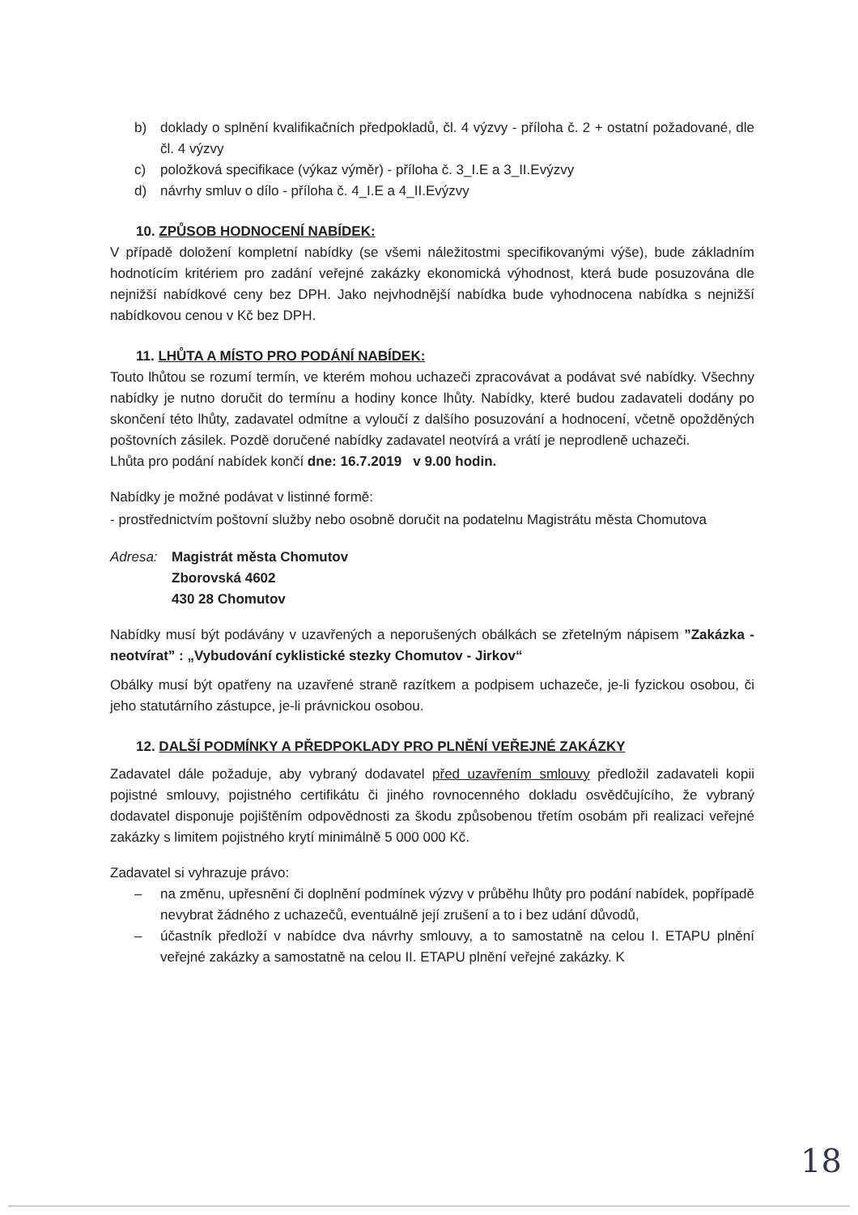b) doklady o splnění kvalifikačních předpokladů, čl. 4 výzvy - příloha č. 2 + ostatní požadované, dle čl. 4 výzvy
c) položková specifikace (výkaz výměr) - příloha č. 3_I.E a 3_II.Evýzvy
d) návrhy smluv o dílo - příloha č. 4_I.E a 4_II.Evýzvy
10. ZPŮSOB HODNOCENÍ NABÍDEK:
V případě doložení kompletní nabídky (se všemi náležitostmi specifikovanými výše), bude základním hodnotícím kritériem pro zadání veřejné zakázky ekonomická výhodnost, která bude posuzována dle nejnižší nabídkové ceny bez DPH. Jako nejvhodnější nabídka bude vyhodnocena nabídka s nejnižší nabídkovou cenou v Kč bez DPH.
11. LHŮTA A MÍSTO PRO PODÁNÍ NABÍDEK:
Touto lhůtou se rozumí termín, ve kterém mohou uchazeči zpracovávat a podávat své nabídky. Všechny nabídky je nutno doručit do termínu a hodiny konce lhůty. Nabídky, které budou zadavateli dodány po skončení této lhůty, zadavatel odmítne a vyloučí z dalšího posuzování a hodnocení, včetně opožděných poštovních zásilek. Pozdě doručené nabídky zadavatel neotvírá a vrátí je neprodleně uchazeči.
Lhůta pro podání nabídek končí dne: 16.7.2019 v 9.00 hodin.
Nabídky je možné podávat v listinné formě:
- prostřednictvím poštovní služby nebo osobně doručit na podatelnu Magistrátu města Chomutova
Adresa: Magistrát města Chomutov
Zborovská 4602
430 28 Chomutov
Nabídky musí být podávány v uzavřených a neporušených obálkách se zřetelným nápisem ”Zakázka - neotvírat” : „Vybudování cyklistické stezky Chomutov - Jirkov“
Obálky musí být opatřeny na uzavřené straně razítkem a podpisem uchazeče, je-li fyzickou osobou, či jeho statutárního zástupce, je-li právnickou osobou.
12. DALŠÍ PODMÍNKY A PŘEDPOKLADY PRO PLNĚNÍ VEŘEJNÉ ZAKÁZKY
Zadavatel dále požaduje, aby vybraný dodavatel před uzavřením smlouvy předložil zadavateli kopii pojistné smlouvy, pojistného certifikátu či jiného rovnocenného dokladu osvědčujícího, že vybraný dodavatel disponuje pojištěním odpovědnosti za škodu způsobenou třetím osobám při realizaci veřejné zakázky s limitem pojistného krytí minimálně 5 000 000 Kč.
Zadavatel si vyhrazuje právo:
– na změnu, upřesnění či doplnění podmínek výzvy v průběhu lhůty pro podání nabídek, popřípadě nevybrat žádného z uchazečů, eventuálně její zrušení a to i bez udání důvodů,
– účastník předloží v nabídce dva návrhy smlouvy, a to samostatně na celou I. ETAPU plnění veřejné zakázky a samostatně na celou II. ETAPU plnění veřejné zakázky. K
18